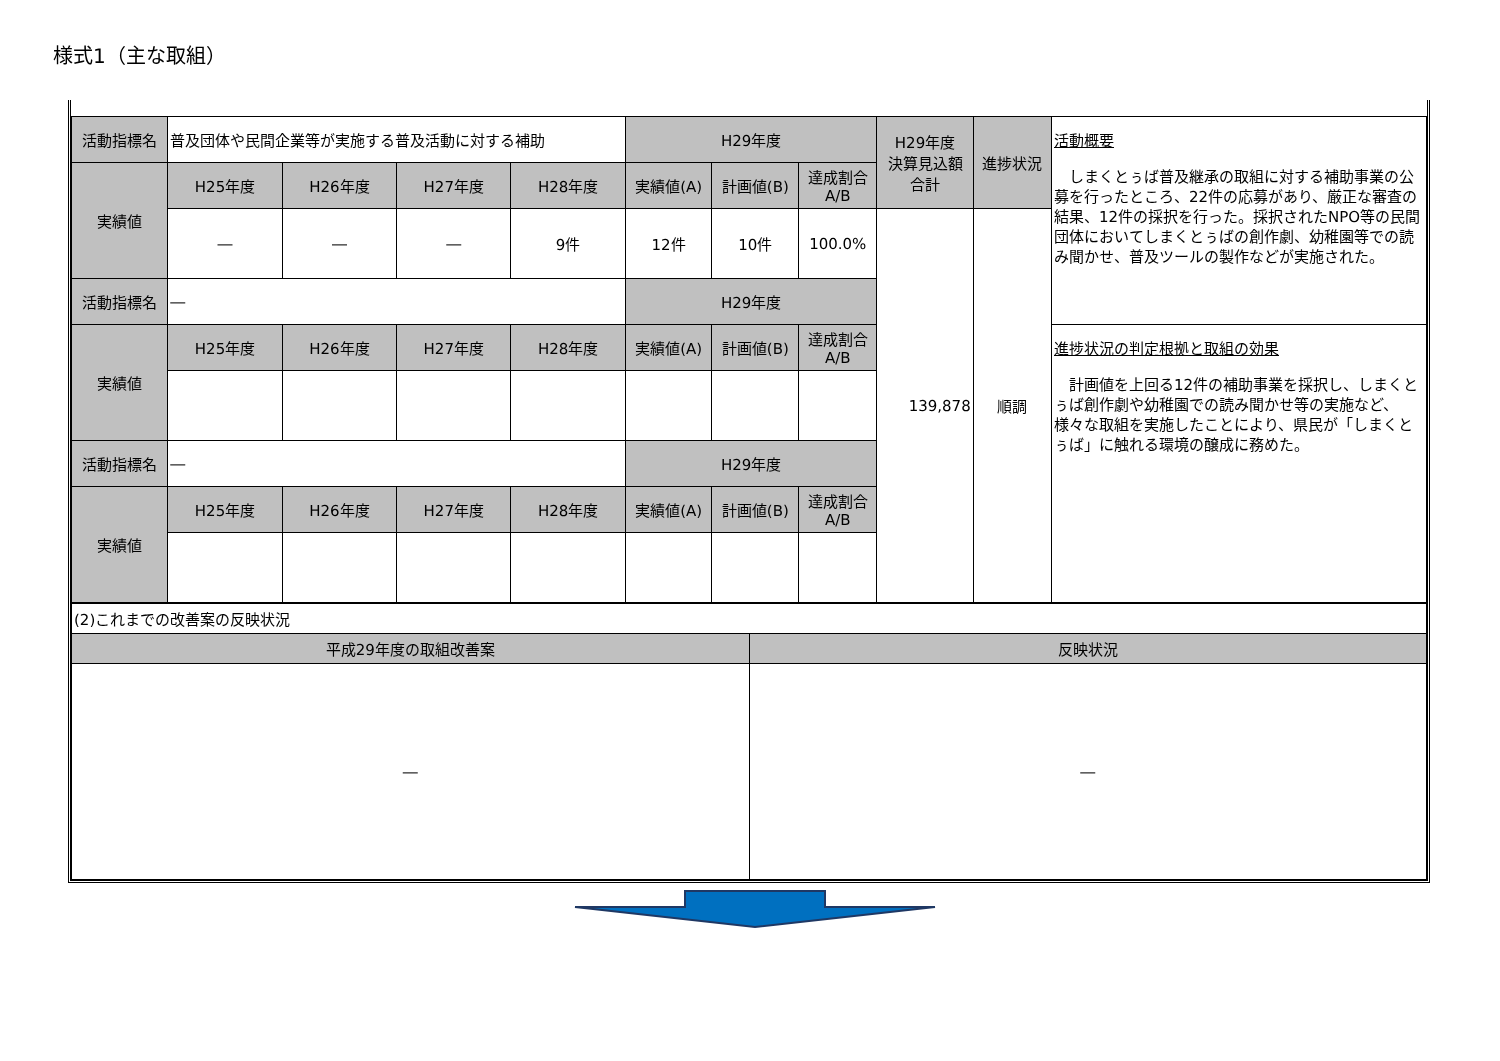様式1（主な取組）
| 活動指標名 | 普及団体や民間企業等が実施する普及活動に対する補助 | | | | H29年度 | | | H29年度 決算見込額 合計 | 進捗状況 | 活動概要 しまくとぅば普及継承の取組に対する補助事業の公募を行ったところ、22件の応募があり、厳正な審査の結果、12件の採択を行った。採択されたNPO等の民間団体においてしまくとぅばの創作劇、幼稚園等での読み聞かせ、普及ツールの製作などが実施された。 |
| 実績値 | H25年度 | H26年度 | H27年度 | H28年度 | 実績値(A) | 計画値(B) | 達成割合 A/B | | | |
| | ― | ― | ― | 9件 | 12件 | 10件 | 100.0% | 139,878 | 順調 | |
| 活動指標名 | ― | | | | H29年度 | | | | | |
| 実績値 | H25年度 | H26年度 | H27年度 | H28年度 | 実績値(A) | 計画値(B) | 達成割合 A/B | | | 進捗状況の判定根拠と取組の効果 計画値を上回る12件の補助事業を採択し、しまくとぅば創作劇や幼稚園での読み聞かせ等の実施など、様々な取組を実施したことにより、県民が「しまくとぅば」に触れる環境の醸成に務めた。 |
| 活動指標名 | ― | | | | H29年度 | | | | | |
| 実績値 | H25年度 | H26年度 | H27年度 | H28年度 | 実績値(A) | 計画値(B) | 達成割合 A/B | | | |
| (2)これまでの改善案の反映状況 | |
| 平成29年度の取組改善案 | 反映状況 |
| ― | ― |